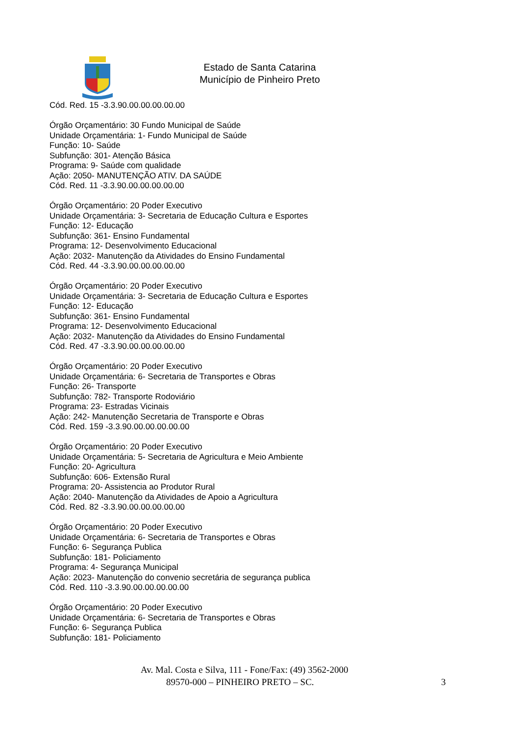Estado de Santa Catarina
Município de Pinheiro Preto
Cód. Red. 15 -3.3.90.00.00.00.00.00
Órgão Orçamentário: 30 Fundo Municipal de Saúde
Unidade Orçamentária: 1- Fundo Municipal de Saúde
Função: 10- Saúde
Subfunção: 301- Atenção Básica
Programa: 9- Saúde com qualidade
Ação: 2050- MANUTENÇÃO ATIV. DA SAÚDE
Cód. Red. 11 -3.3.90.00.00.00.00.00
Órgão Orçamentário: 20 Poder Executivo
Unidade Orçamentária: 3- Secretaria de Educação Cultura e Esportes
Função: 12- Educação
Subfunção: 361- Ensino Fundamental
Programa: 12- Desenvolvimento Educacional
Ação: 2032- Manutenção da Atividades do Ensino Fundamental
Cód. Red. 44 -3.3.90.00.00.00.00.00
Órgão Orçamentário: 20 Poder Executivo
Unidade Orçamentária: 3- Secretaria de Educação Cultura e Esportes
Função: 12- Educação
Subfunção: 361- Ensino Fundamental
Programa: 12- Desenvolvimento Educacional
Ação: 2032- Manutenção da Atividades do Ensino Fundamental
Cód. Red. 47 -3.3.90.00.00.00.00.00
Órgão Orçamentário: 20 Poder Executivo
Unidade Orçamentária: 6- Secretaria de Transportes e Obras
Função: 26- Transporte
Subfunção: 782- Transporte Rodoviário
Programa: 23- Estradas Vicinais
Ação: 242- Manutenção Secretaria de Transporte e Obras
Cód. Red. 159 -3.3.90.00.00.00.00.00
Órgão Orçamentário: 20 Poder Executivo
Unidade Orçamentária: 5- Secretaria de Agricultura e Meio Ambiente
Função: 20- Agricultura
Subfunção: 606- Extensão Rural
Programa: 20- Assistencia ao Produtor Rural
Ação: 2040- Manutenção da Atividades de Apoio a Agricultura
Cód. Red. 82 -3.3.90.00.00.00.00.00
Órgão Orçamentário: 20 Poder Executivo
Unidade Orçamentária: 6- Secretaria de Transportes e Obras
Função: 6- Segurança Publica
Subfunção: 181- Policiamento
Programa: 4- Segurança Municipal
Ação: 2023- Manutenção do convenio secretária de segurança publica
Cód. Red. 110 -3.3.90.00.00.00.00.00
Órgão Orçamentário: 20 Poder Executivo
Unidade Orçamentária: 6- Secretaria de Transportes e Obras
Função: 6- Segurança Publica
Subfunção: 181- Policiamento
Av. Mal. Costa e Silva, 111 - Fone/Fax: (49) 3562-2000
89570-000 – PINHEIRO PRETO – SC.
3